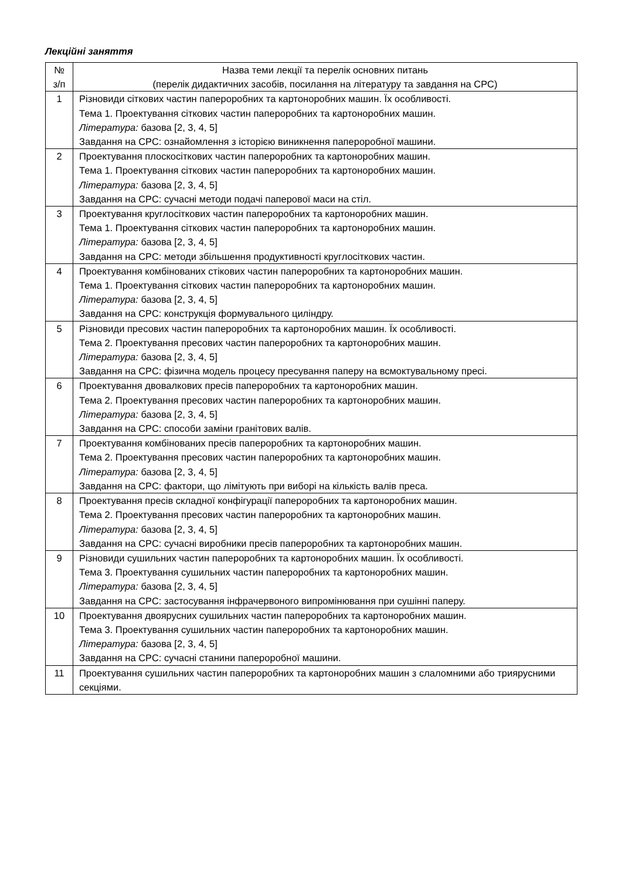Лекційні заняття
| № з/п | Назва теми лекції та перелік основних питань (перелік дидактичних засобів, посилання на літературу та завдання на СРС) |
| 1 | Різновиди сіткових частин папероробних та картоноробних машин. Їх особливості. Тема 1. Проектування сіткових частин папероробних та картоноробних машин. Література: базова [2, 3, 4, 5] Завдання на СРС: ознайомлення з історією виникнення папероробної машини. |
| 2 | Проектування плоскосіткових частин папероробних та картоноробних машин. Тема 1. Проектування сіткових частин папероробних та картоноробних машин. Література: базова [2, 3, 4, 5] Завдання на СРС: сучасні методи подачі паперової маси на стіл. |
| 3 | Проектування круглосіткових частин папероробних та картоноробних машин. Тема 1. Проектування сіткових частин папероробних та картоноробних машин. Література: базова [2, 3, 4, 5] Завдання на СРС: методи збільшення продуктивності круглосіткових частин. |
| 4 | Проектування комбінованих стікових частин папероробних та картоноробних машин. Тема 1. Проектування сіткових частин папероробних та картоноробних машин. Література: базова [2, 3, 4, 5] Завдання на СРС: конструкція формувального циліндру. |
| 5 | Різновиди пресових частин папероробних та картоноробних машин. Їх особливості. Тема 2. Проектування пресових частин папероробних та картоноробних машин. Література: базова [2, 3, 4, 5] Завдання на СРС: фізична модель процесу пресування паперу на всмоктувальному пресі. |
| 6 | Проектування двовалкових пресів папероробних та картоноробних машин. Тема 2. Проектування пресових частин папероробних та картоноробних машин. Література: базова [2, 3, 4, 5] Завдання на СРС: способи заміни гранітових валів. |
| 7 | Проектування комбінованих пресів папероробних та картоноробних машин. Тема 2. Проектування пресових частин папероробних та картоноробних машин. Література: базова [2, 3, 4, 5] Завдання на СРС: фактори, що лімітують при виборі на кількість валів преса. |
| 8 | Проектування пресів складної конфігурації папероробних та картоноробних машин. Тема 2. Проектування пресових частин папероробних та картоноробних машин. Література: базова [2, 3, 4, 5] Завдання на СРС: сучасні виробники пресів папероробних та картоноробних машин. |
| 9 | Різновиди сушильних частин папероробних та картоноробних машин. Їх особливості. Тема 3. Проектування сушильних частин папероробних та картоноробних машин. Література: базова [2, 3, 4, 5] Завдання на СРС: застосування інфрачервоного випромінювання при сушінні паперу. |
| 10 | Проектування двоярусних сушильних частин папероробних та картоноробних машин. Тема 3. Проектування сушильних частин папероробних та картоноробних машин. Література: базова [2, 3, 4, 5] Завдання на СРС: сучасні станини папероробної машини. |
| 11 | Проектування сушильних частин папероробних та картоноробних машин з слаломними або триярусними секціями. |